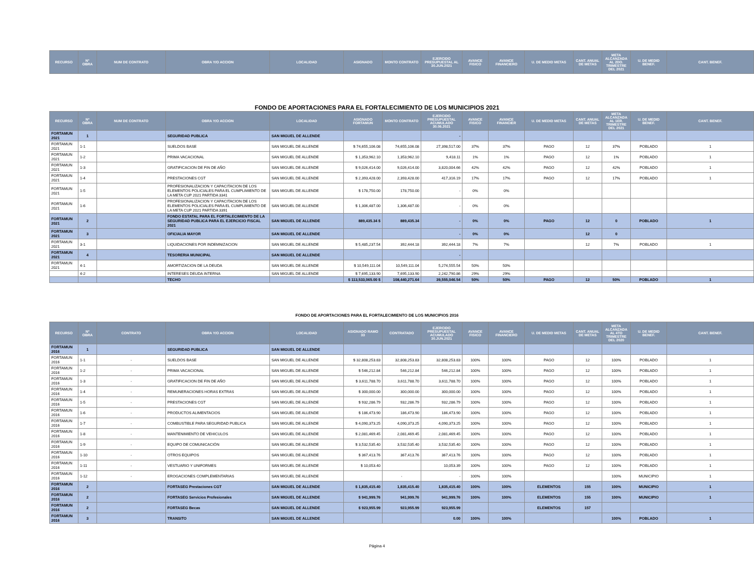| RECURSO | N° OBRA | NUM DE CONTRATO | OBRA Y/O ACCION | LOCALIDAD | ASIGNADO | MONTO CONTRATO | EJERCIDO PRESUPUESTAL AL 30.JUN.2021 | AVANCE FISICO | AVANCE FINANCIERO | U. DE MEDID METAS | CANT. ANUAL DE METAS | META ALCANZADA AL 2DO. TRIMESTRE DEL 2021 | U. DE MEDID BENEF. | CANT. BENEF. |
| --- | --- | --- | --- | --- | --- | --- | --- | --- | --- | --- | --- | --- | --- | --- |
FONDO DE APORTACIONES PARA EL FORTALECIMIENTO DE LOS MUNICIPIOS 2021
| RECURSO | Nº OBRA | NUM DE CONTRATO | OBRA Y/O ACCION | LOCALIDAD | ASIGNADO FORTAMUN | MONTO CONTRATO | EJERCIDO PRESUPUESTAL ACUMULADO 30.06.2021 | AVANCE FISICO | AVANCE FINANCIER | U. DE MEDID METAS | CANT. ANUAL DE METAS | META ALCANZADA AL 1ER. TRIMESTRE DEL 2021 | U. DE MEDID BENEF. | CANT. BENEF. |
| --- | --- | --- | --- | --- | --- | --- | --- | --- | --- | --- | --- | --- | --- | --- |
| FORTAMUN 2021 | 1 | | SEGURIDAD PUBLICA | SAN MIGUEL DE ALLENDE | | | - | | | | | | | |
| FORTAMUN 2021 | 1-1 | | SUELDOS BASE | SAN MIGUEL DE ALLENDE | $ 74,655,106.08 | 74,655,106.08 | 27,398,517.00 | 37% | 37% | PAGO | 12 | 37% | POBLADO | 1 |
| FORTAMUN 2021 | 1-2 | | PRIMA VACACIONAL | SAN MIGUEL DE ALLENDE | $ 1,353,962.10 | 1,353,962.10 | 9,418.11 | 1% | 1% | PAGO | 12 | 1% | POBLADO | 1 |
| FORTAMUN 2021 | 1-3 | | GRATIFICACION DE FIN DE AÑO | SAN MIGUEL DE ALLENDE | $ 9,026,414.00 | 9,026,414.00 | 3,820,004.66 | 42% | 42% | PAGO | 12 | 42% | POBLADO | 1 |
| FORTAMUN 2021 | 1-4 | | PRESTACIONES CGT | SAN MIGUEL DE ALLENDE | $ 2,393,428.00 | 2,393,428.00 | 417,316.19 | 17% | 17% | PAGO | 12 | 17% | POBLADO | 1 |
| FORTAMUN 2021 | 1-5 | | PROFESIONALIZACION Y CAPACITACION DE LOS ELEMENTOS POLICIALES PARA EL CUMPLIMIENTO DE LA META CUP 2021 PARTIDA 3341 | SAN MIGUEL DE ALLENDE | $ 178,750.00 | 178,750.00 | - | 0% | 0% | | | | | |
| FORTAMUN 2021 | 1-6 | | PROFESIONALIZACION Y CAPACITACION DE LOS ELEMENTOS POLICIALES PARA EL CUMPLIMIENTO DE LA META CUP 2021 PARTIDA 3391 | SAN MIGUEL DE ALLENDE | $ 1,306,487.00 | 1,306,487.00 | - | 0% | 0% | | | | | |
| FORTAMUN 2021 | 2 | | FONDO ESTATAL PARA EL FORTALECIMIENTO DE LA SEGURIDAD PUBLICA PARA EL EJERCICIO FISCAL 2021 | SAN MIGUEL DE ALLENDE | 889,435.34 $ | 889,435.34 | - | 0% | 0% | PAGO | 12 | 0 | POBLADO | 1 |
| FORTAMUN 2021 | 3 | | OFICIALIA MAYOR | SAN MIGUEL DE ALLENDE | | | - | 0% | 0% | | 12 | 0 | | |
| FORTAMUN 2021 | 3-1 | | LIQUIDACIONES POR INDEMNIZACION | SAN MIGUEL DE ALLENDE | $ 5,485,237.54 | 392,444.18 | 392,444.18 | 7% | 7% | | 12 | 7% | POBLADO | 1 |
| FORTAMUN 2021 | 4 | | TESORERIA MUNICIPAL | SAN MIGUEL DE ALLENDE | | | - | | | | | | | |
| FORTAMUN 2021 | 4-1 | | AMORTIZACION DE LA DEUDA | SAN MIGUEL DE ALLENDE | $ 10,549,111.04 | 10,549,111.04 | 5,274,555.54 | 50% | 50% | | | | | |
| | 4-2 | | INTERESES DEUDA INTERNA | SAN MIGUEL DE ALLENDE | $ 7,695,133.90 | 7,695,133.90 | 2,242,790.86 | 29% | 29% | | | | | |
| | | | TECHO | | $ 113,533,065.00 $ | 108,440,271.64 | 39,555,046.54 | 50% | 50% | PAGO | 12 | 50% | POBLADO | 1 |
FONDO DE APORTACIONES PARA EL FORTALECIMIENTO DE LOS MUNICIPIOS 2016
| RECURSO | Nº OBRA | CONTRATO | OBRA Y/O ACCION | LOCALIDAD | ASIGNADO RAMO 33 | CONTRATADO | EJERCIDO PRESUPUESTAL ACUMULADO 30.JUN.2021 | AVANCE FISICO | AVANCE FINANCIERO | U. DE MEDID METAS | CANT. ANUAL DE METAS | META ALCANZADA AL 4TO TRIMESTRE DEL 2020 | U. DE MEDID BENEF. | CANT. BENEF. |
| --- | --- | --- | --- | --- | --- | --- | --- | --- | --- | --- | --- | --- | --- | --- |
| FORTAMUN 2016 | 1 | | SEGURIDAD PUBLICA | SAN MIGUEL DE ALLENDE | | | | | | | | | | |
| FORTAMUN 2016 | 1-1 | - | SUELDOS BASE | SAN MIGUEL DE ALLENDE | $ 32,808,253.83 | 32,808,253.83 | 32,808,253.83 | 100% | 100% | PAGO | 12 | 100% | POBLADO | 1 |
| FORTAMUN 2016 | 1-2 | - | PRIMA VACACIONAL | SAN MIGUEL DE ALLENDE | $ 546,212.84 | 546,212.84 | 546,212.84 | 100% | 100% | PAGO | 12 | 100% | POBLADO | 1 |
| FORTAMUN 2016 | 1-3 | - | GRATIFICACION DE FIN DE AÑO | SAN MIGUEL DE ALLENDE | $ 3,611,788.70 | 3,611,788.70 | 3,611,788.70 | 100% | 100% | PAGO | 12 | 100% | POBLADO | 1 |
| FORTAMUN 2016 | 1-4 | - | REMUNERACIONES HORAS EXTRAS | SAN MIGUEL DE ALLENDE | $ 300,000.00 | 300,000.00 | 300,000.00 | 100% | 100% | PAGO | 12 | 100% | POBLADO | 1 |
| FORTAMUN 2016 | 1-5 | - | PRESTACIONES CGT | SAN MIGUEL DE ALLENDE | $ 932,286.79 | 932,286.79 | 932,286.79 | 100% | 100% | PAGO | 12 | 100% | POBLADO | 1 |
| FORTAMUN 2016 | 1-6 | - | PRODUCTOS ALIMENTACIOS | SAN MIGUEL DE ALLENDE | $ 186,473.90 | 186,473.90 | 186,473.90 | 100% | 100% | PAGO | 12 | 100% | POBLADO | 1 |
| FORTAMUN 2016 | 1-7 | - | COMBUSTIBLE PARA SEGURIDAD PUBLICA | SAN MIGUEL DE ALLENDE | $ 4,090,373.25 | 4,090,373.25 | 4,090,373.25 | 100% | 100% | PAGO | 12 | 100% | POBLADO | 1 |
| FORTAMUN 2016 | 1-8 | - | MANTENIMIENTO DE VEHICULOS | SAN MIGUEL DE ALLENDE | $ 2,081,469.45 | 2,081,469.45 | 2,081,469.45 | 100% | 100% | PAGO | 12 | 100% | POBLADO | 1 |
| FORTAMUN 2016 | 1-9 | - | EQUIPO DE COMUNICACIÓN | SAN MIGUEL DE ALLENDE | $ 3,532,535.40 | 3,532,535.40 | 3,532,535.40 | 100% | 100% | PAGO | 12 | 100% | POBLADO | 1 |
| FORTAMUN 2016 | 1-10 | - | OTROS EQUIPOS | SAN MIGUEL DE ALLENDE | $ 367,413.76 | 367,413.76 | 367,413.76 | 100% | 100% | PAGO | 12 | 100% | POBLADO | 1 |
| FORTAMUN 2016 | 1-11 | - | VESTUARIO Y UNIFORMES | SAN MIGUEL DE ALLENDE | $ 10,053.40 | | 10,053.39 | 100% | 100% | PAGO | 12 | 100% | POBLADO | 1 |
| FORTAMUN 2016 | 1-12 | - | EROGACIONES COMPLEMENTARIAS | SAN MIGUEL DE ALLENDE | | - | - | 100% | 100% | | | 100% | MUNICIPIO | 1 |
| FORTAMUN 2016 | 2 | | FORTASEG Prestaciones CGT | SAN MIGUEL DE ALLENDE | $ 1,835,415.40 | 1,835,415.40 | 1,835,415.40 | 100% | 100% | ELEMENTOS | 155 | 100% | MUNICIPIO | 1 |
| FORTAMUN 2016 | 2 | | FORTASEG Servicios Profesionales | SAN MIGUEL DE ALLENDE | $ 941,999.76 | 941,999.76 | 941,999.76 | 100% | 100% | ELEMENTOS | 155 | 100% | MUNICIPIO | 1 |
| FORTAMUN 2016 | 2 | | FORTASEG Becas | SAN MIGUEL DE ALLENDE | $ 923,955.99 | 923,955.99 | 923,955.99 | | | ELEMENTOS | 157 | | | |
| FORTAMUN 2016 | 3 | | TRANSITO | SAN MIGUEL DE ALLENDE | | | 0.00 | 100% | 100% | | | 100% | POBLADO | 1 |
Página 4